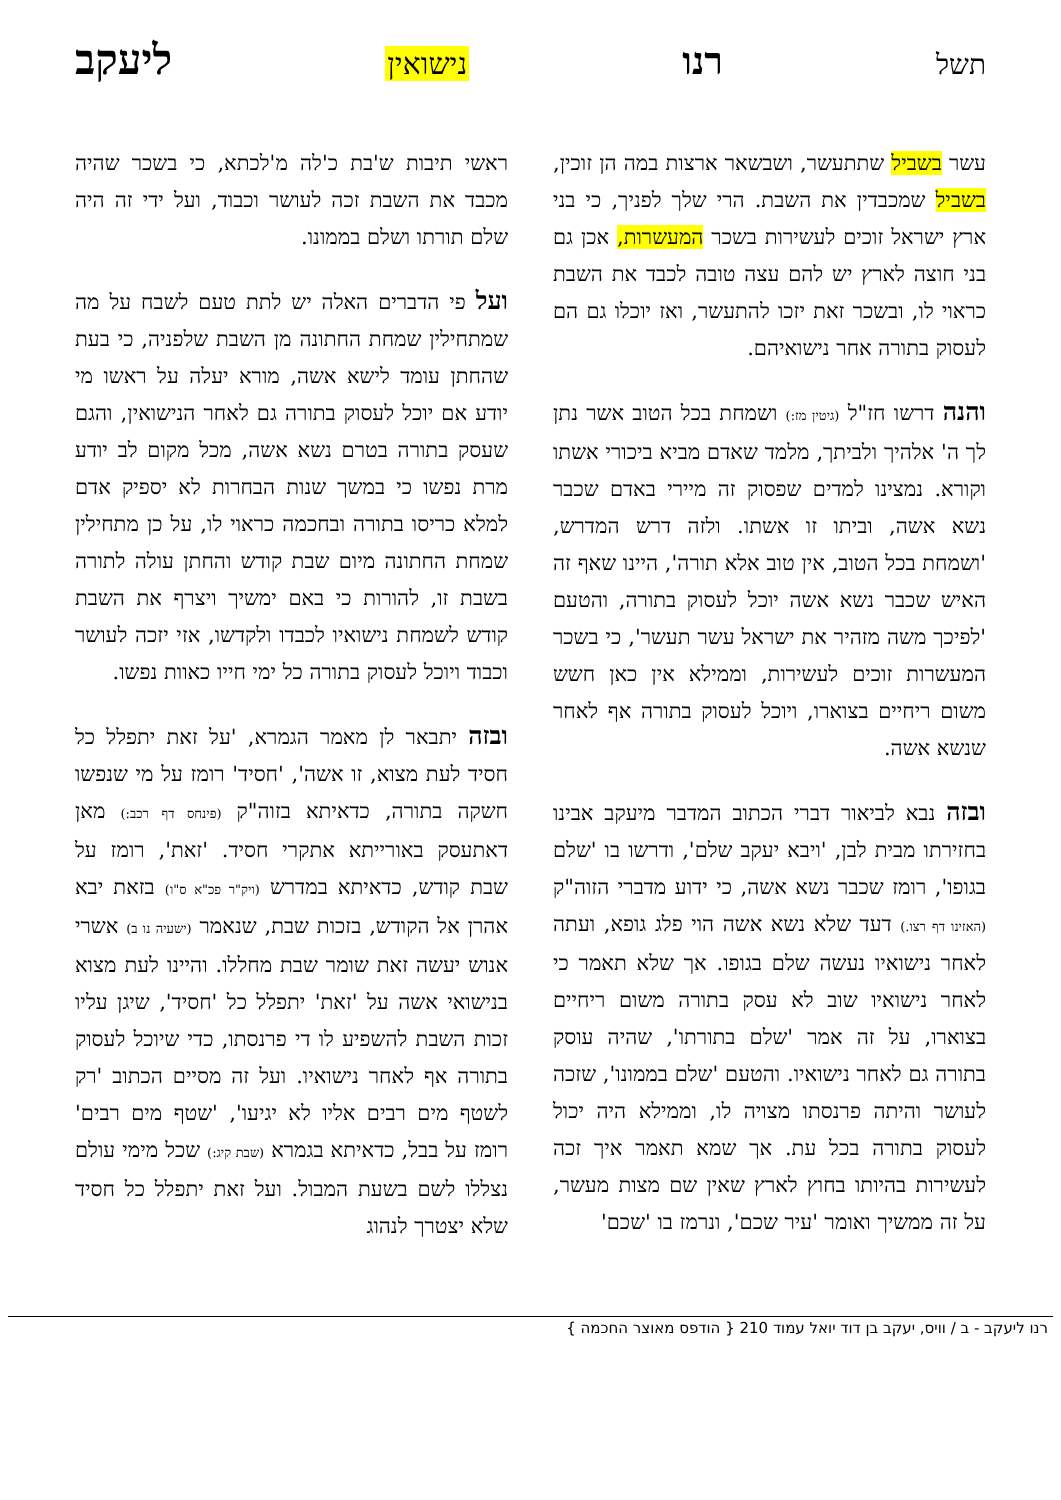תשל רנו נישואין ליעקב
עשר בשביל שתתעשר, ושבשאר ארצות במה הן זוכין, בשביל שמכבדין את השבת. הרי שלך לפניך, כי בני ארץ ישראל זוכים לעשירות בשכר המעשרות, אכן גם בני חוצה לארץ יש להם עצה טובה לכבד את השבת כראוי לו, ובשכר זאת יזכו להתעשר, ואז יוכלו גם הם לעסוק בתורה אחר נישואיהם.
והנה דרשו חז"ל (גיטין מז:) ושמחת בכל הטוב אשר נתן לך ה' אלהיך ולביתך, מלמד שאדם מביא ביכורי אשתו וקורא. נמצינו למדים שפסוק זה מיירי באדם שכבר נשא אשה, וביתו זו אשתו. ולזה דרש המדרש, 'ושמחת בכל הטוב, אין טוב אלא תורה', היינו שאף זה האיש שכבר נשא אשה יוכל לעסוק בתורה, והטעם 'לפיכך משה מזהיר את ישראל עשר תעשר', כי בשכר המעשרות זוכים לעשירות, וממילא אין כאן חשש משום ריחיים בצוארו, ויוכל לעסוק בתורה אף לאחר שנשא אשה.
ובזה נבא לביאור דברי הכתוב המדבר מיעקב אבינו בחזירתו מבית לבן, 'ויבא יעקב שלם', ודרשו בו 'שלם בגופו', רומז שכבר נשא אשה, כי ידוע מדברי הזוה"ק (האזינו דף רצו.) דעד שלא נשא אשה הוי פלג גופא, ועתה לאחר נישואיו נעשה שלם בגופו. אך שלא תאמר כי לאחר נישואיו שוב לא עסק בתורה משום ריחיים בצוארו, על זה אמר 'שלם בתורתו', שהיה עוסק בתורה גם לאחר נישואיו. והטעם 'שלם בממונו', שזכה לעושר והיתה פרנסתו מצויה לו, וממילא היה יכול לעסוק בתורה בכל עת. אך שמא תאמר איך זכה לעשירות בהיותו בחוץ לארץ שאין שם מצות מעשר, על זה ממשיך ואומר 'עיר שכם', ונרמז בו 'שכם'
ראשי תיבות ש'בת כ'לה מ'לכתא, כי בשכר שהיה מכבד את השבת זכה לעושר וכבוד, ועל ידי זה היה שלם תורתו ושלם בממונו.
ועל פי הדברים האלה יש לתת טעם לשבח על מה שמתחילין שמחת החתונה מן השבת שלפניה, כי בעת שהחתן עומד לישא אשה, מורא יעלה על ראשו מי יודע אם יוכל לעסוק בתורה גם לאחר הנישואין, והגם שעסק בתורה בטרם נשא אשה, מכל מקום לב יודע מרת נפשו כי במשך שנות הבחרות לא יספיק אדם למלא כריסו בתורה ובחכמה כראוי לו, על כן מתחילין שמחת החתונה מיום שבת קודש והחתן עולה לתורה בשבת זו, להורות כי באם ימשיך ויצרף את השבת קודש לשמחת נישואיו לכבדו ולקדשו, אזי יזכה לעושר וכבוד ויוכל לעסוק בתורה כל ימי חייו כאוות נפשו.
ובזה יתבאר לן מאמר הגמרא, 'על זאת יתפלל כל חסיד לעת מצוא, זו אשה', 'חסיד' רומז על מי שנפשו חשקה בתורה, כדאיתא בזוה"ק (פינחס דף רכב:) מאן דאתעסק באורייתא אתקרי חסיד. 'זאת', רומז על שבת קודש, כדאיתא במדרש (ויק"ר פכ"א ס"ו) בזאת יבא אהרן אל הקודש, בזכות שבת, שנאמר (ישעיה נו ב) אשרי אנוש יעשה זאת שומר שבת מחללו. והיינו לעת מצוא בנישואי אשה על 'זאת' יתפלל כל 'חסיד', שיגן עליו זכות השבת להשפיע לו די פרנסתו, כדי שיוכל לעסוק בתורה אף לאחר נישואיו. ועל זה מסיים הכתוב 'רק לשטף מים רבים אליו לא יגיעו', 'שטף מים רבים' רומז על בבל, כדאיתא בגמרא (שבת קיג:) שכל מימי עולם נצללו לשם בשעת המבול. ועל זאת יתפלל כל חסיד שלא יצטרך לנהוג
רנו ליעקב - ב / וויס, יעקב בן דוד יואל עמוד 210 { הודפס מאוצר החכמה }